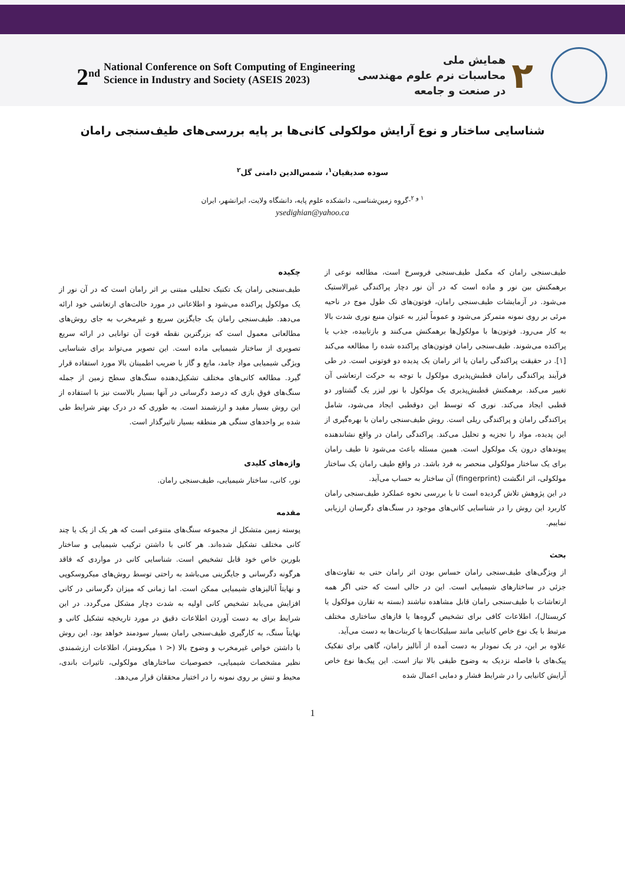2<sup>nd</sup> National Conference on Soft Computing of Engineering
Science in Industry and Society (ASEIS 2023)
همایش ملی
محاسبات نرم علوم مهندسی
در صنعت و جامعه
۲
شناسایی ساختار و نوع آرایش مولکولی کانی‌ها بر پایه بررسی‌های طیف‌سنجی رامان
سوده صدیقیان<sup>۱</sup>، شمس‌الدین دامنی گل<sup>۲</sup>
<sup>۱ و ۲</sup>-گروه زمین‌شناسی، دانشکده علوم پایه، دانشگاه ولایت، ایرانشهر، ایران
ysedighian@yahoo.ca
چکیده
طیف‌سنجی رامان یک تکنیک تحلیلی مبتنی بر اثر رامان است که در آن نور از یک مولکول پراکنده می‌شود و اطلاعاتی در مورد حالت‌های ارتعاشی خود ارائه می‌دهد. طیف‌سنجی رامان یک جایگزین سریع و غیرمخرب به جای روش‌های مطالعاتی معمول است که بزرگترین نقطه قوت آن توانایی در ارائه سریع تصویری از ساختار شیمیایی ماده است. این تصویر می‌تواند برای شناسایی ویژگی شیمیایی مواد جامد، مایع و گاز با ضریب اطمینان بالا مورد استفاده قرار گیرد. مطالعه کانی‌های مختلف تشکیل‌دهنده سنگ‌های سطح زمین از جمله سنگ‌های فوق بازی که درصد دگرسانی در آنها بسیار بالاست نیز با استفاده از این روش بسیار مفید و ارزشمند است. به طوری که در درک بهتر شرایط طی شده بر واحدهای سنگی هر منطقه بسیار تاثیرگذار است.
واژه‌های کلیدی
نور، کانی، ساختار شیمیایی، طیف‌سنجی رامان.
مقدمه
پوسته زمین متشکل از مجموعه سنگ‌های متنوعی است که هر یک از یک یا چند کانی مختلف تشکیل شده‌اند. هر کانی با داشتن ترکیب شیمیایی و ساختار بلورین خاص خود قابل تشخیص است. شناسایی کانی در مواردی که فاقد هرگونه دگرسانی و جایگزینی می‌باشد به راحتی توسط روش‌های میکروسکوپی و نهایتاً آنالیزهای شیمیایی ممکن است. اما زمانی که میزان دگرسانی در کانی افزایش می‌یابد تشخیص کانی اولیه به شدت دچار مشکل می‌گردد. در این شرایط برای به دست آوردن اطلاعات دقیق در مورد تاریخچه تشکیل کانی و نهایتاً سنگ، به کارگیری طیف‌سنجی رامان بسیار سودمند خواهد بود. این روش با داشتن خواص غیرمخرب و وضوح بالا (< ۱ میکرومتر)، اطلاعات ارزشمندی نظیر مشخصات شیمیایی، خصوصیات ساختارهای مولکولی، تاثیرات باندی، محیط و تنش بر روی نمونه را در اختیار محققان قرار می‌دهد.
طیف‌سنجی رامان که مکمل طیف‌سنجی فروسرخ است، مطالعه نوعی از برهمکنش بین نور و ماده است که در آن نور دچار پراکندگی غیرالاستیک می‌شود. در آزمایشات طیف‌سنجی رامان، فوتون‌های تک طول موج در ناحیه مرئی بر روی نمونه متمرکز می‌شود و عموماً لیزر به عنوان منبع نوری شدت بالا به کار می‌رود. فوتون‌ها با مولکول‌ها برهمکنش می‌کنند و بازتابیده، جذب یا پراکنده می‌شوند. طیف‌سنجی رامان فوتون‌های پراکنده شده را مطالعه می‌کند [۱]. در حقیقت پراکندگی رامان یا اثر رامان یک پدیده دو فوتونی است. در طی فرآیند پراکندگی رامان قطبش‌پذیری مولکول با توجه به حرکت ارتعاشی آن تغییر می‌کند. برهمکنش قطبش‌پذیری یک مولکول با نور لیزر یک گشتاور دو قطبی ایجاد می‌کند. نوری که توسط این دوقطبی ایجاد می‌شود، شامل پراکندگی رامان و پراکندگی ریلی است. روش طیف‌سنجی رامان با بهره‌گیری از این پدیده، مواد را تجزیه و تحلیل می‌کند. پراکندگی رامان در واقع نشاندهنده پیوندهای درون یک مولکول است. همین مسئله باعث می‌شود تا طیف رامان برای یک ساختار مولکولی منحصر به فرد باشد. در واقع طیف رامان یک ساختار مولکولی، اثر انگشت (fingerprint) آن ساختار به حساب می‌آید.
در این پژوهش تلاش گردیده است تا با بررسی نحوه عملکرد طیف‌سنجی رامان کاربرد این روش را در شناسایی کانی‌های موجود در سنگ‌های دگرسان ارزیابی نماییم.
بحث
از ویژگی‌های طیف‌سنجی رامان حساس بودن اثر رامان حتی به تفاوت‌های جزئی در ساختارهای شیمیایی است. این در حالی است که حتی اگر همه ارتعاشات با طیف‌سنجی رامان قابل مشاهده نباشند (بسته به تقارن مولکول یا کریستال)، اطلاعات کافی برای تشخیص گروه‌ها یا فازهای ساختاری مختلف مرتبط با یک نوع خاص کانیایی مانند سیلیکات‌ها یا کربنات‌ها به دست می‌آید.
علاوه بر این، در یک نمودار به دست آمده از آنالیز رامان، گاهی برای تفکیک پیک‌های با فاصله نزدیک به وضوح طیفی بالا نیاز است. این پیک‌ها نوع خاص آرایش کانیایی را در شرایط فشار و دمایی اعمال شده
1